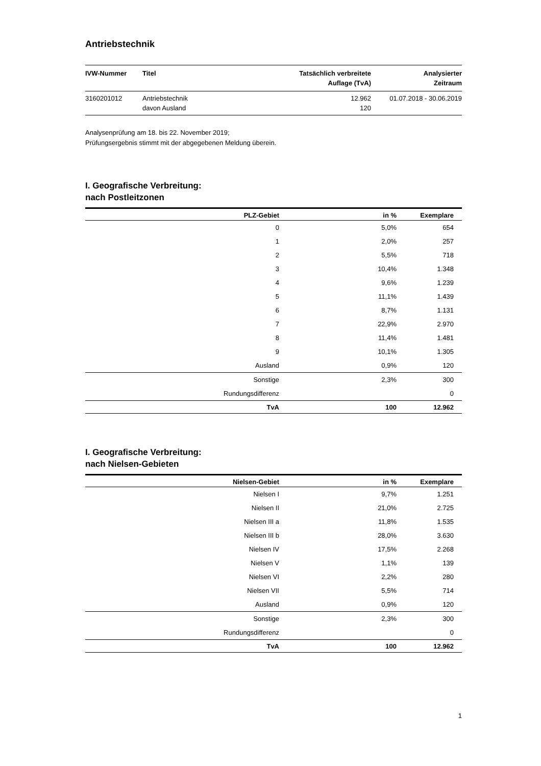Antriebstechnik
| IVW-Nummer | Titel | Tatsächlich verbreitete Auflage (TvA) | Analysierter Zeitraum |
| --- | --- | --- | --- |
| 3160201012 | Antriebstechnik davon Ausland | 12.962 120 | 01.07.2018 - 30.06.2019 |
Analysenprüfung am 18. bis 22. November 2019;
Prüfungsergebnis stimmt mit der abgegebenen Meldung überein.
I. Geografische Verbreitung:
nach Postleitzonen
| PLZ-Gebiet | in % | Exemplare |
| --- | --- | --- |
| 0 | 5,0% | 654 |
| 1 | 2,0% | 257 |
| 2 | 5,5% | 718 |
| 3 | 10,4% | 1.348 |
| 4 | 9,6% | 1.239 |
| 5 | 11,1% | 1.439 |
| 6 | 8,7% | 1.131 |
| 7 | 22,9% | 2.970 |
| 8 | 11,4% | 1.481 |
| 9 | 10,1% | 1.305 |
| Ausland | 0,9% | 120 |
| Sonstige | 2,3% | 300 |
| Rundungsdifferenz | | 0 |
| TvA | 100 | 12.962 |
I. Geografische Verbreitung:
nach Nielsen-Gebieten
| Nielsen-Gebiet | in % | Exemplare |
| --- | --- | --- |
| Nielsen I | 9,7% | 1.251 |
| Nielsen II | 21,0% | 2.725 |
| Nielsen III a | 11,8% | 1.535 |
| Nielsen III b | 28,0% | 3.630 |
| Nielsen IV | 17,5% | 2.268 |
| Nielsen V | 1,1% | 139 |
| Nielsen VI | 2,2% | 280 |
| Nielsen VII | 5,5% | 714 |
| Ausland | 0,9% | 120 |
| Sonstige | 2,3% | 300 |
| Rundungsdifferenz | | 0 |
| TvA | 100 | 12.962 |
1